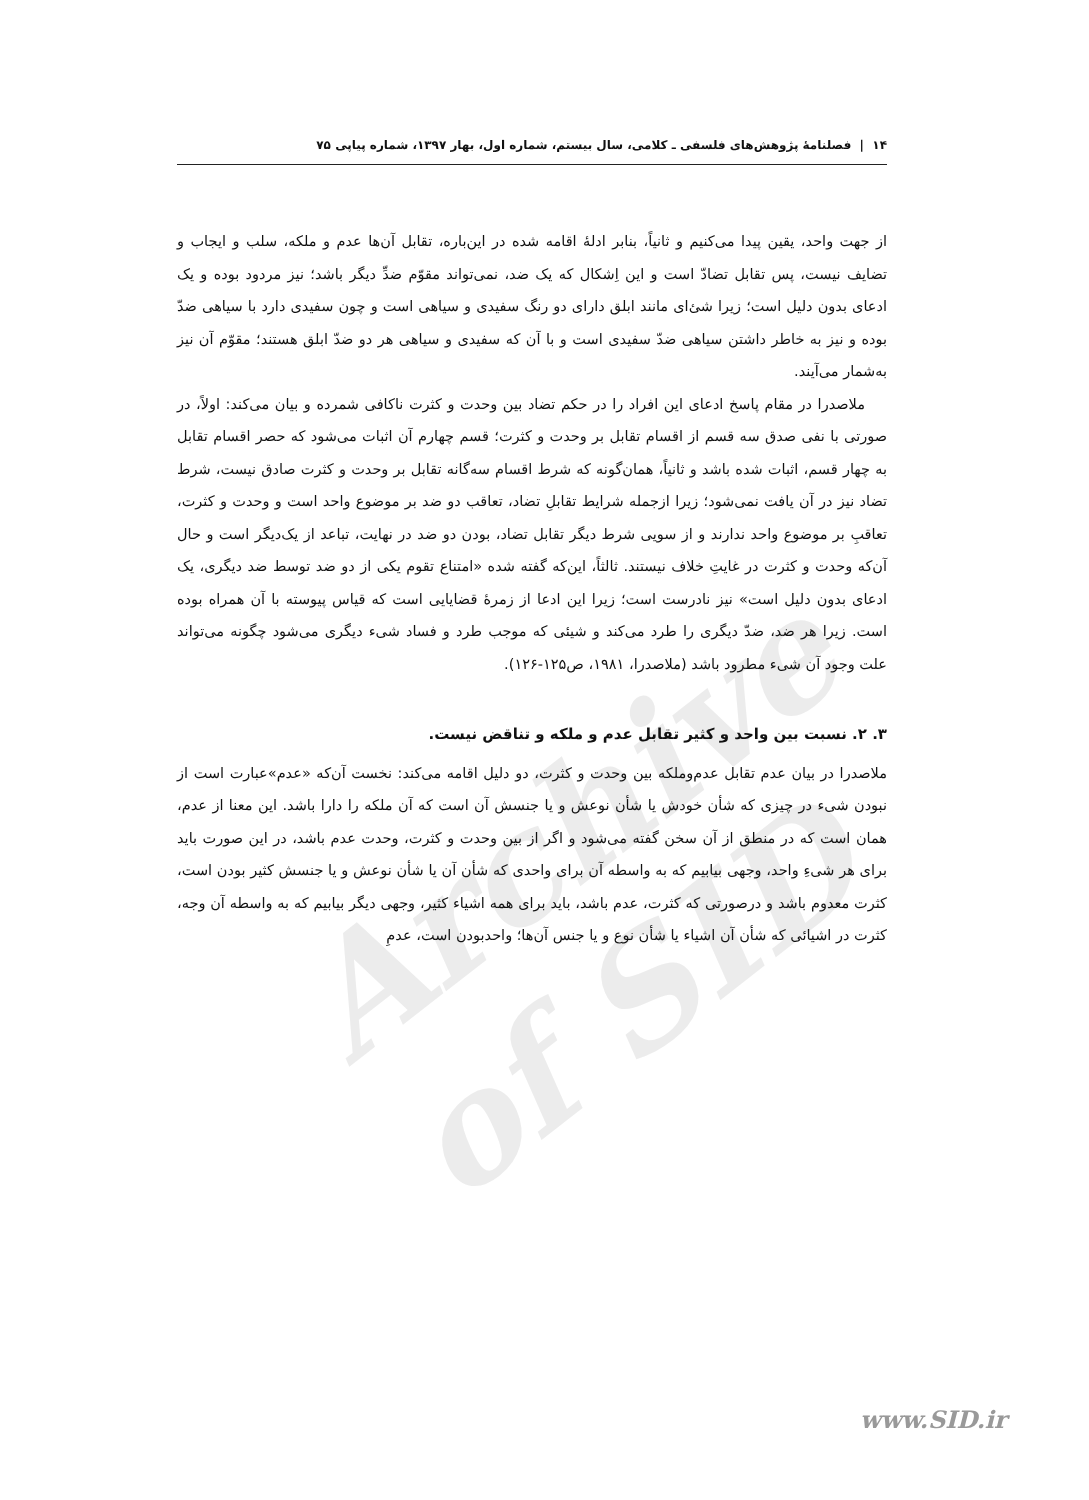Archive of SID
۱۴ | فصلنامهٔ پژوهش‌های فلسفی ـ کلامی، سال بیستم، شماره اول، بهار ۱۳۹۷، شماره پیاپی ۷۵
از جهت واحد، یقین پیدا می‌کنیم و ثانیاً، بنابر ادلهٔ اقامه شده در این‌باره، تقابل آن‌ها عدم و ملکه، سلب و ایجاب و تضایف نیست، پس تقابل تضادّ است و این اِشکال که یک ضد، نمی‌تواند مقوّم ضدِّ دیگر باشد؛ نیز مردود بوده و یک ادعای بدون دلیل است؛ زیرا شئ‌ای مانند ابلق دارای دو رنگ سفیدی و سیاهی است و چون سفیدی دارد با سیاهی ضدّ بوده و نیز به خاطر داشتن سیاهی ضدّ سفیدی است و با آن که سفیدی و سیاهی هر دو ضدّ ابلق هستند؛ مقوّم آن نیز به‌شمار می‌آیند.
ملاصدرا در مقام پاسخ ادعای این افراد را در حکم تضاد بین وحدت و کثرت ناکافی شمرده و بیان می‌کند: اولاً، در صورتی با نفی صدق سه قسم از اقسام تقابل بر وحدت و کثرت؛ قسم چهارم آن اثبات می‌شود که حصر اقسام تقابل به چهار قسم، اثبات شده باشد و ثانیاً، همان‌گونه که شرط اقسام سه‌گانه تقابل بر وحدت و کثرت صادق نیست، شرط تضاد نیز در آن یافت نمی‌شود؛ زیرا ازجمله شرایط تقابلِ تضاد، تعاقب دو ضد بر موضوع واحد است و وحدت و کثرت، تعاقبِ بر موضوع واحد ندارند و از سویی شرط دیگر تقابل تضاد، بودن دو ضد در نهایت، تباعد از یک‌دیگر است و حال آن‌که وحدت و کثرت در غایتِ خلاف نیستند. ثالثاً، این‌که گفته شده «امتناع تقوم یکی از دو ضد توسط ضد دیگری، یک ادعای بدون دلیل است» نیز نادرست است؛ زیرا این ادعا از زمرهٔ قضایایی است که قیاس پیوسته با آن همراه بوده است. زیرا هر ضد، ضدّ دیگری را طرد می‌کند و شیئی که موجب طرد و فساد شیء دیگری می‌شود چگونه می‌تواند علت وجود آن شیء مطرود باشد (ملاصدرا، ۱۹۸۱، ص۱۲۵-۱۲۶).
۳. ۲. نسبت بین واحد و کثیر تقابل عدم و ملکه و تناقض نیست.
ملاصدرا در بیان عدم تقابل عدم‌وملکه بین وحدت و کثرت، دو دلیل اقامه می‌کند: نخست آن‌که «عدم»عبارت است از نبودن شیء در چیزی که شأن خودش یا شأن نوعش و یا جنسش آن است که آن ملکه را دارا باشد. این معنا از عدم، همان است که در منطق از آن سخن گفته می‌شود و اگر از بین وحدت و کثرت، وحدت عدم باشد، در این صورت باید برای هر شیءِ واحد، وجهی بیابیم که به واسطه آن برای واحدی که شأن آن یا شأن نوعش و یا جنسش کثیر بودن است، کثرت معدوم باشد و درصورتی که کثرت، عدم باشد، باید برای همه اشیاء کثیر، وجهی دیگر بیابیم که به واسطه آن وجه، کثرت در اشیائی که شأن آن اشیاء یا شأن نوع و یا جنس آن‌ها؛ واحدبودن است، عدمِ
www.SID.ir